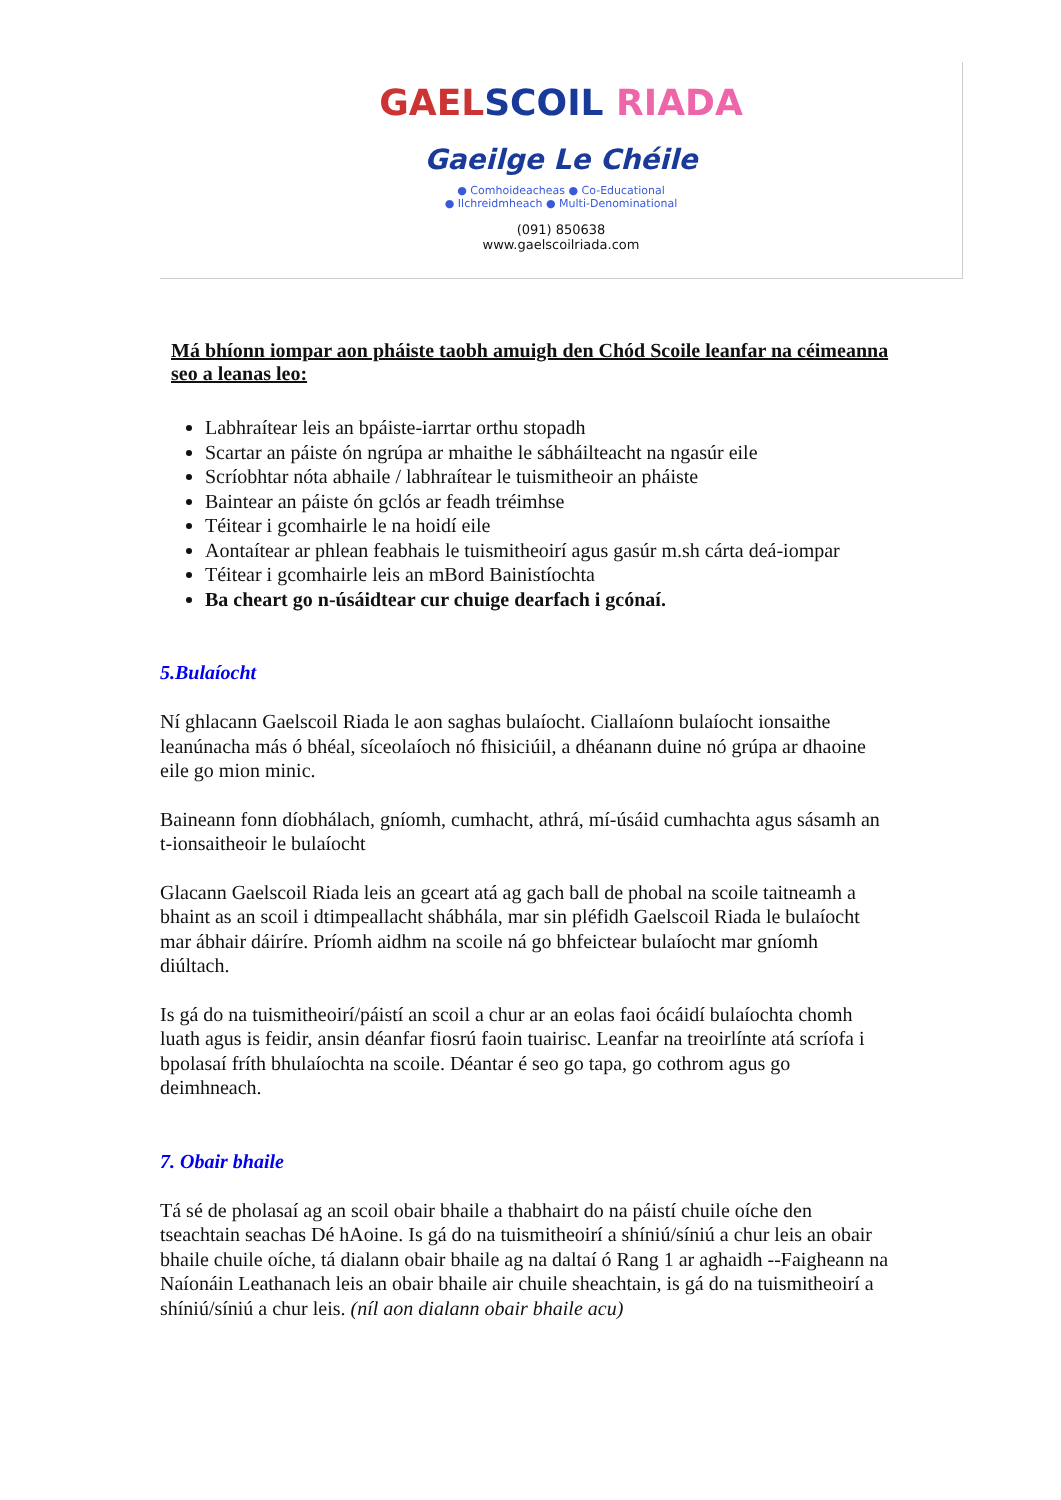GAELSCOIL RIADA
Gaeilge Le Chéile
● Comhoideacheas ● Co-Educational
● Ilchreidmheach ● Multi-Denominational
(091) 850638
www.gaelscoilriada.com
Má bhíonn iompar aon pháiste taobh amuigh den Chód Scoile leanfar na céimeanna seo a leanas leo:
Labhraítear leis an bpáiste-iarrtar orthu stopadh
Scartar an páiste ón ngrúpa ar mhaithe le sábháilteacht na ngasúr eile
Scríobhtar nóta abhaile / labhraítear le tuismitheoir an pháiste
Baintear an páiste ón gclós ar feadh tréimhse
Téitear i gcomhairle le na hoidí eile
Aontaítear ar phlean feabhais le tuismitheoirí agus gasúr m.sh cárta deá-iompar
Téitear i gcomhairle leis an mBord Bainistíochta
Ba cheart go n-úsáidtear cur chuige dearfach i gcónaí.
5.Bulaíocht
Ní ghlacann Gaelscoil Riada le aon saghas bulaíocht. Ciallaíonn bulaíocht ionsaithe leanúnacha más ó bhéal, síceolaíoch nó fhisiciúil, a dhéanann duine nó grúpa ar dhaoine eile go mion minic.
Baineann fonn díobhálach, gníomh, cumhacht, athrá, mí-úsáid cumhachta agus sásamh an t-ionsaitheoir le bulaíocht
Glacann Gaelscoil Riada leis an gceart atá ag gach ball de phobal na scoile taitneamh a bhaint as an scoil i dtimpeallacht shábhála, mar sin pléfidh Gaelscoil Riada le bulaíocht mar ábhair dáiríre. Príomh aidhm na scoile ná go bhfeictear bulaíocht mar gníomh diúltach.
Is gá do na tuismitheoirí/páistí an scoil a chur ar an eolas faoi ócáidí bulaíochta chomh luath agus is feidir, ansin déanfar fiosrú faoin tuairisc. Leanfar na treoirlínte atá scríofa i bpolasaí fríth bhulaíochta na scoile. Déantar é seo go tapa, go cothrom agus go deimhneach.
7. Obair bhaile
Tá sé de pholasaí ag an scoil obair bhaile a thabhairt do na páistí chuile oíche den tseachtain seachas Dé hAoine. Is gá do na tuismitheoirí a shíniú/síniú a chur leis an obair bhaile chuile oíche, tá dialann obair bhaile ag na daltaí ó Rang 1 ar aghaidh --Faigheann na Naíonáin Leathanach leis an obair bhaile air chuile sheachtain, is gá do na tuismitheoirí a shíniú/síniú a chur leis. (níl aon dialann obair bhaile acu)